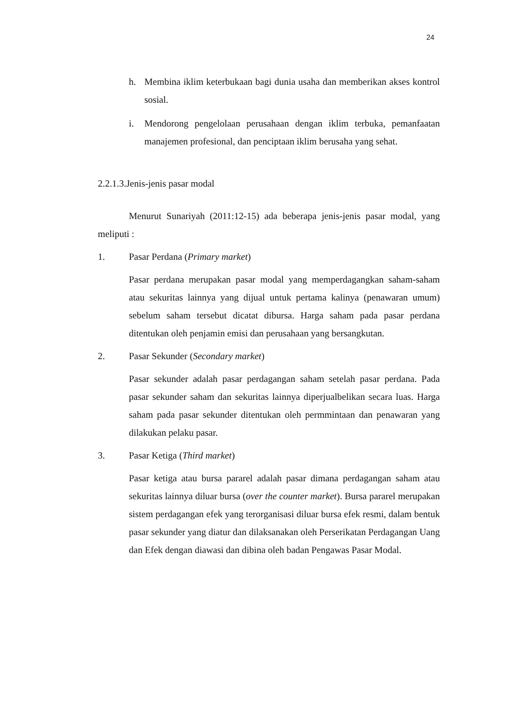24
h. Membina iklim keterbukaan bagi dunia usaha dan memberikan akses kontrol sosial.
i. Mendorong pengelolaan perusahaan dengan iklim terbuka, pemanfaatan manajemen profesional, dan penciptaan iklim berusaha yang sehat.
2.2.1.3.Jenis-jenis pasar modal
Menurut Sunariyah (2011:12-15) ada beberapa jenis-jenis pasar modal, yang meliputi :
1. Pasar Perdana (Primary market)
Pasar perdana merupakan pasar modal yang memperdagangkan saham-saham atau sekuritas lainnya yang dijual untuk pertama kalinya (penawaran umum) sebelum saham tersebut dicatat dibursa. Harga saham pada pasar perdana ditentukan oleh penjamin emisi dan perusahaan yang bersangkutan.
2. Pasar Sekunder (Secondary market)
Pasar sekunder adalah pasar perdagangan saham setelah pasar perdana. Pada pasar sekunder saham dan sekuritas lainnya diperjualbelikan secara luas. Harga saham pada pasar sekunder ditentukan oleh permmintaan dan penawaran yang dilakukan pelaku pasar.
3. Pasar Ketiga (Third market)
Pasar ketiga atau bursa pararel adalah pasar dimana perdagangan saham atau sekuritas lainnya diluar bursa (over the counter market). Bursa pararel merupakan sistem perdagangan efek yang terorganisasi diluar bursa efek resmi, dalam bentuk pasar sekunder yang diatur dan dilaksanakan oleh Perserikatan Perdagangan Uang dan Efek dengan diawasi dan dibina oleh badan Pengawas Pasar Modal.